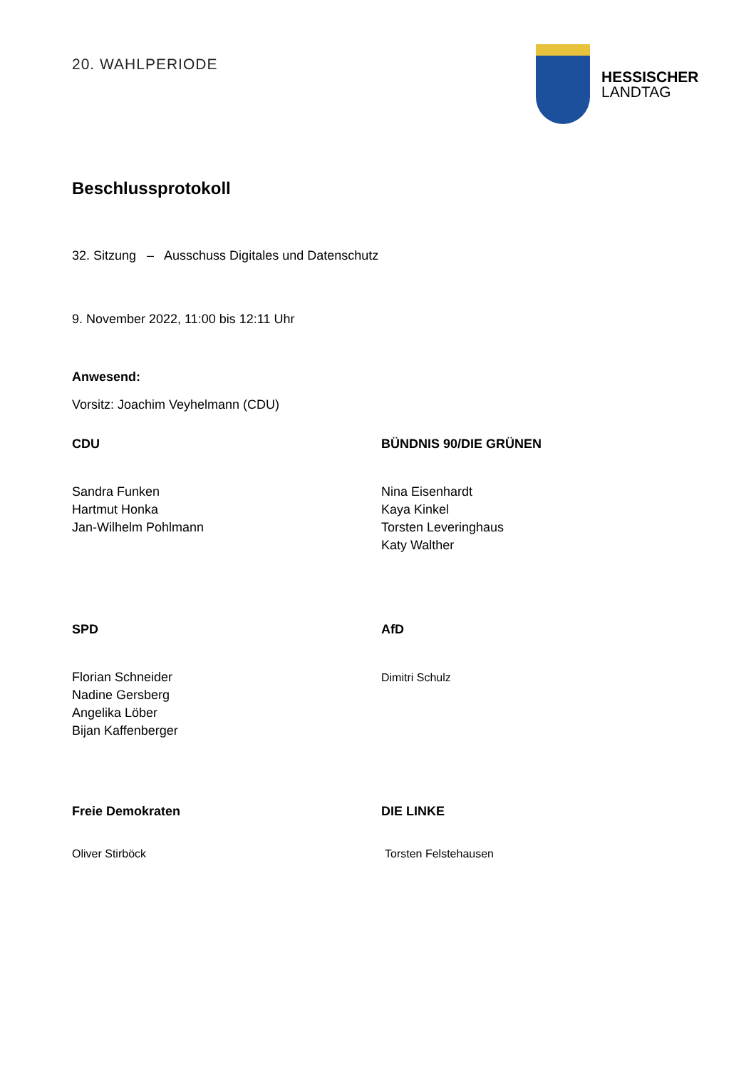20. WAHLPERIODE
HESSISCHER
LANDTAG
Beschlussprotokoll
32. Sitzung – Ausschuss Digitales und Datenschutz
9. November 2022, 11:00 bis 12:11 Uhr
Anwesend:
Vorsitz: Joachim Veyhelmann (CDU)
CDU
Sandra Funken
Hartmut Honka
Jan-Wilhelm Pohlmann
BÜNDNIS 90/DIE GRÜNEN
Nina Eisenhardt
Kaya Kinkel
Torsten Leveringhaus
Katy Walther
SPD
Florian Schneider
Nadine Gersberg
Angelika Löber
Bijan Kaffenberger
AfD
Dimitri Schulz
Freie Demokraten
Oliver Stirböck
DIE LINKE
Torsten Felstehausen